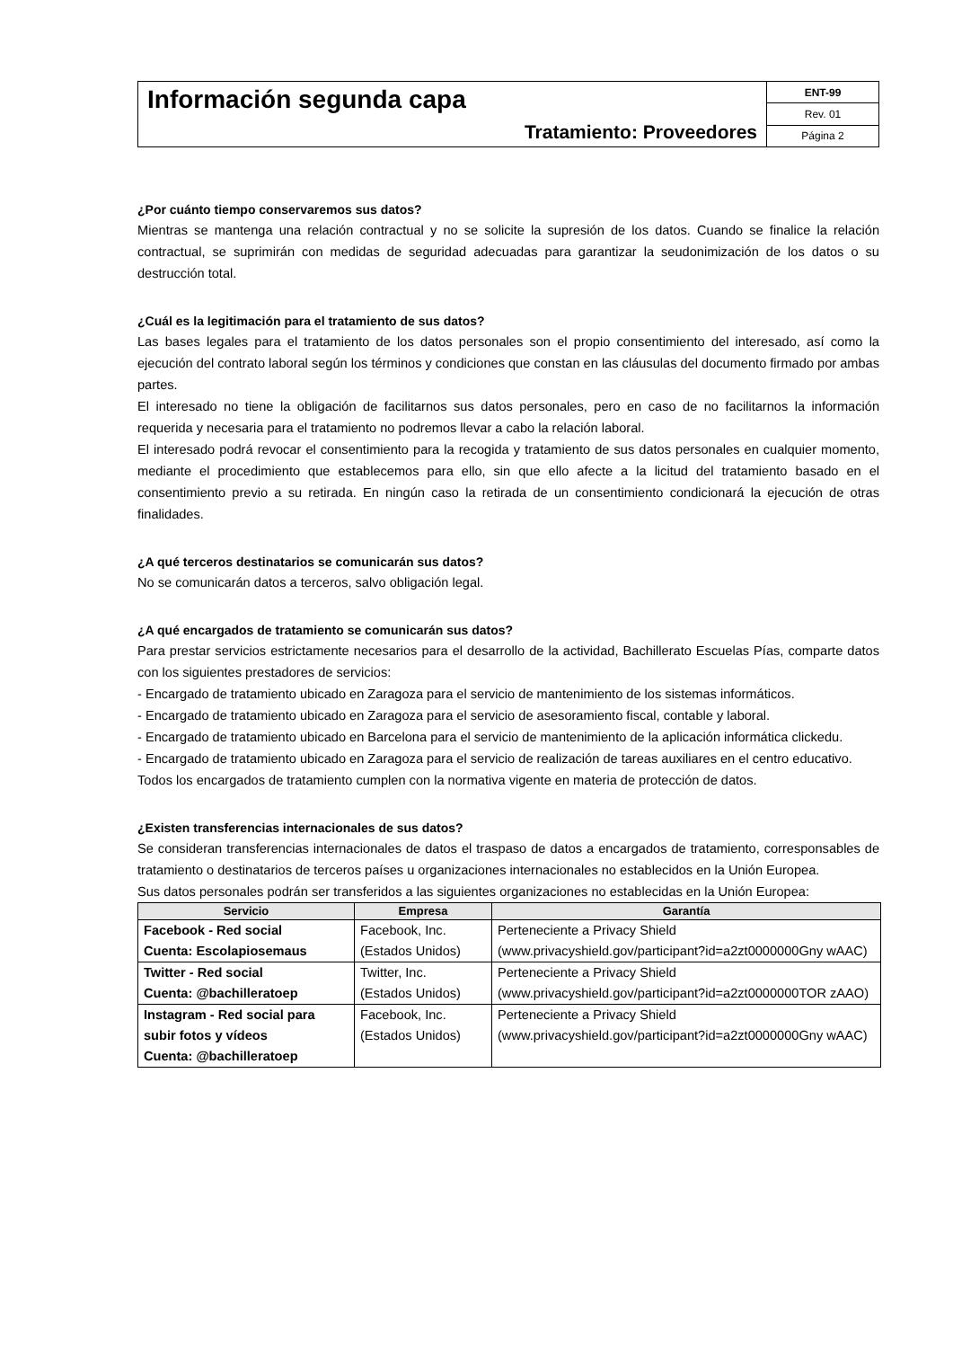Información segunda capa
Tratamiento: Proveedores
ENT-99
Rev. 01
Página 2
¿Por cuánto tiempo conservaremos sus datos?
Mientras se mantenga una relación contractual y no se solicite la supresión de los datos. Cuando se finalice la relación contractual, se suprimirán con medidas de seguridad adecuadas para garantizar la seudonimización de los datos o su destrucción total.
¿Cuál es la legitimación para el tratamiento de sus datos?
Las bases legales para el tratamiento de los datos personales son el propio consentimiento del interesado, así como la ejecución del contrato laboral según los términos y condiciones que constan en las cláusulas del documento firmado por ambas partes.
El interesado no tiene la obligación de facilitarnos sus datos personales, pero en caso de no facilitarnos la información requerida y necesaria para el tratamiento no podremos llevar a cabo la relación laboral.
El interesado podrá revocar el consentimiento para la recogida y tratamiento de sus datos personales en cualquier momento, mediante el procedimiento que establecemos para ello, sin que ello afecte a la licitud del tratamiento basado en el consentimiento previo a su retirada. En ningún caso la retirada de un consentimiento condicionará la ejecución de otras finalidades.
¿A qué terceros destinatarios se comunicarán sus datos?
No se comunicarán datos a terceros, salvo obligación legal.
¿A qué encargados de tratamiento se comunicarán sus datos?
Para prestar servicios estrictamente necesarios para el desarrollo de la actividad, Bachillerato Escuelas Pías, comparte datos con los siguientes prestadores de servicios:
- Encargado de tratamiento ubicado en Zaragoza para el servicio de mantenimiento de los sistemas informáticos.
- Encargado de tratamiento ubicado en Zaragoza para el servicio de asesoramiento fiscal, contable y laboral.
- Encargado de tratamiento ubicado en Barcelona para el servicio de mantenimiento de la aplicación informática clickedu.
- Encargado de tratamiento ubicado en Zaragoza para el servicio de realización de tareas auxiliares en el centro educativo.
Todos los encargados de tratamiento cumplen con la normativa vigente en materia de protección de datos.
¿Existen transferencias internacionales de sus datos?
Se consideran transferencias internacionales de datos el traspaso de datos a encargados de tratamiento, corresponsables de tratamiento o destinatarios de terceros países u organizaciones internacionales no establecidos en la Unión Europea.
Sus datos personales podrán ser transferidos a las siguientes organizaciones no establecidas en la Unión Europea:
| Servicio | Empresa | Garantía |
| --- | --- | --- |
| Facebook - Red social Cuenta: Escolapiosemaus | Facebook, Inc. (Estados Unidos) | Perteneciente a Privacy Shield (www.privacyshield.gov/participant?id=a2zt0000000Gny wAAC) |
| Twitter - Red social Cuenta: @bachilleratoep | Twitter, Inc. (Estados Unidos) | Perteneciente a Privacy Shield (www.privacyshield.gov/participant?id=a2zt0000000TOR zAAO) |
| Instagram - Red social para subir fotos y vídeos Cuenta: @bachilleratoep | Facebook, Inc. (Estados Unidos) | Perteneciente a Privacy Shield (www.privacyshield.gov/participant?id=a2zt0000000Gny wAAC) |